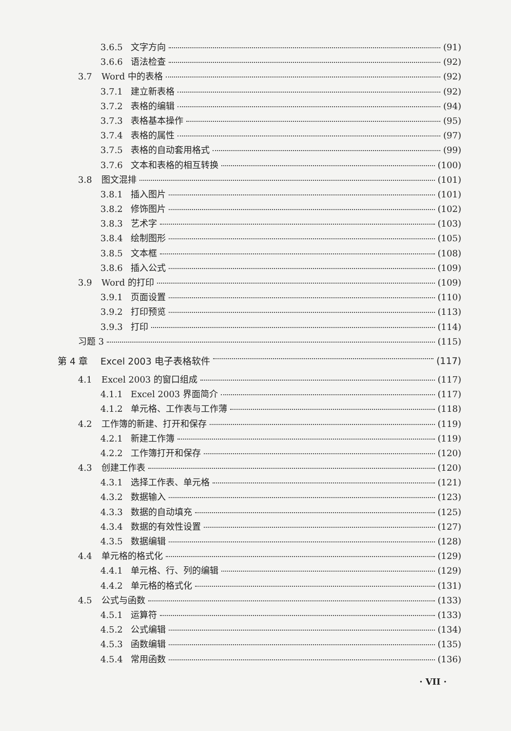3.6.5 文字方向 (91)
3.6.6 语法检查 (92)
3.7 Word 中的表格 (92)
3.7.1 建立新表格 (92)
3.7.2 表格的编辑 (94)
3.7.3 表格基本操作 (95)
3.7.4 表格的属性 (97)
3.7.5 表格的自动套用格式 (99)
3.7.6 文本和表格的相互转换 (100)
3.8 图文混排 (101)
3.8.1 插入图片 (101)
3.8.2 修饰图片 (102)
3.8.3 艺术字 (103)
3.8.4 绘制图形 (105)
3.8.5 文本框 (108)
3.8.6 插入公式 (109)
3.9 Word 的打印 (109)
3.9.1 页面设置 (110)
3.9.2 打印预览 (113)
3.9.3 打印 (114)
习题 3 (115)
第 4 章 Excel 2003 电子表格软件 (117)
4.1 Excel 2003 的窗口组成 (117)
4.1.1 Excel 2003 界面简介 (117)
4.1.2 单元格、工作表与工作薄 (118)
4.2 工作簿的新建、打开和保存 (119)
4.2.1 新建工作簿 (119)
4.2.2 工作簿打开和保存 (120)
4.3 创建工作表 (120)
4.3.1 选择工作表、单元格 (121)
4.3.2 数据输入 (123)
4.3.3 数据的自动填充 (125)
4.3.4 数据的有效性设置 (127)
4.3.5 数据编辑 (128)
4.4 单元格的格式化 (129)
4.4.1 单元格、行、列的编辑 (129)
4.4.2 单元格的格式化 (131)
4.5 公式与函数 (133)
4.5.1 运算符 (133)
4.5.2 公式编辑 (134)
4.5.3 函数编辑 (135)
4.5.4 常用函数 (136)
· VII ·